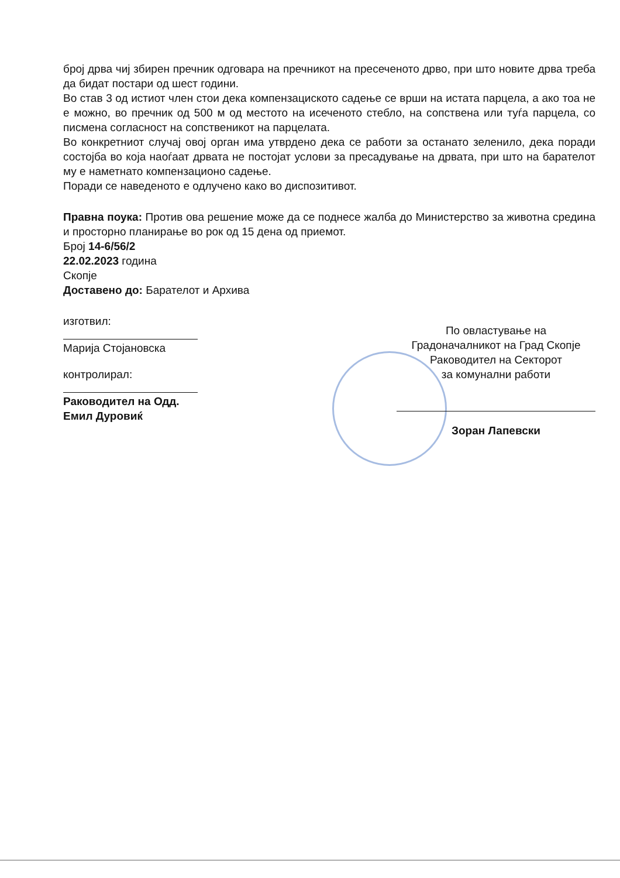број дрва чиј збирен пречник одговара на пречникот на пресеченото дрво, при што новите дрва треба да бидат постари од шест години.
Во став 3 од истиот член стои дека компензациското садење се врши на истата парцела, а ако тоа не е можно, во пречник од 500 м од местото на исеченото стебло, на сопствена или туѓа парцела, со писмена согласност на сопственикот на парцелата.
Во конкретниот случај овој орган има утврдено дека се работи за останато зеленило, дека поради состојба во која наоѓаат дрвата не постојат услови за пресадување на дрвата, при што на барателот му е наметнато компензационо садење.
Поради се наведеното е одлучено како во диспозитивот.
Правна поука: Против ова решение може да се поднесе жалба до Министерство за животна средина и просторно планирање во рок од 15 дена од приемот.
Број 14-6/56/2
22.02.2023 година
Скопје
Доставено до: Барателот и Архива
изготвил:
Марија Стојановска
контролирал:
Раководител на Одд.
Емил Дуровиќ
По овластување на
Градоначалникот на Град Скопје
Раководител на Секторот
за комунални работи
Зоран Лапевски